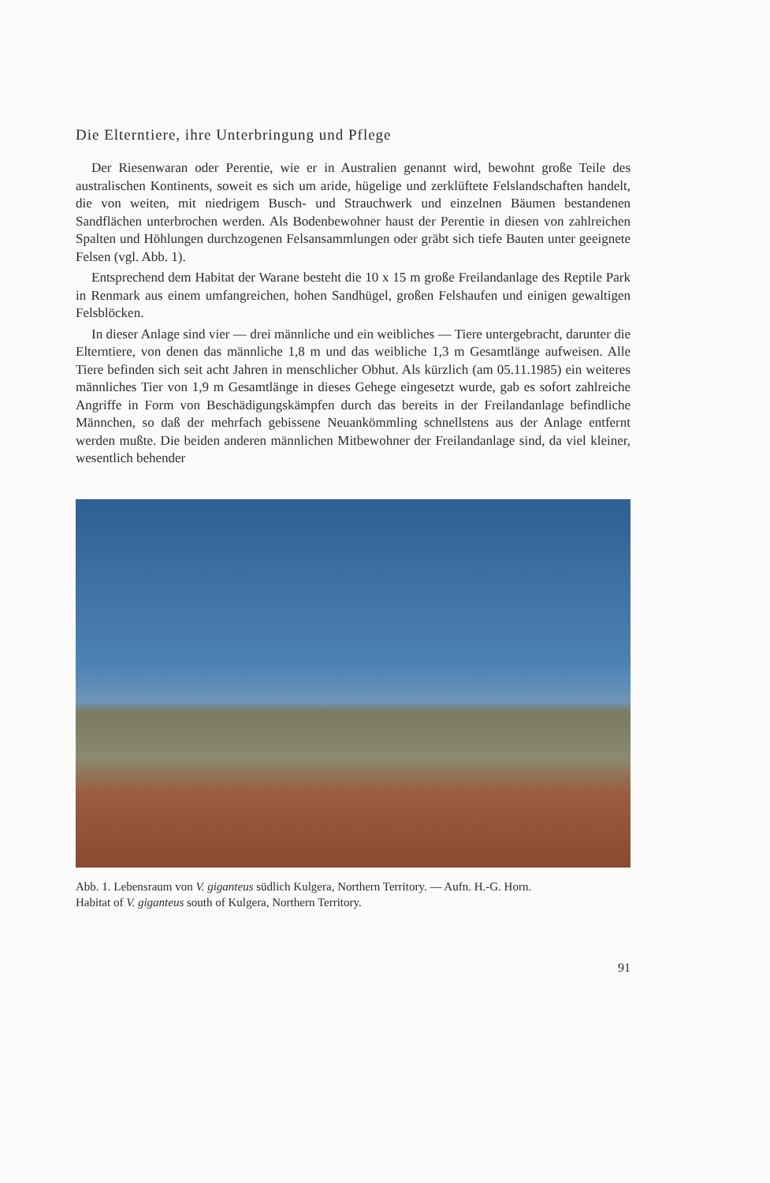Die Elterntiere, ihre Unterbringung und Pflege
Der Riesenwaran oder Perentie, wie er in Australien genannt wird, bewohnt große Teile des australischen Kontinents, soweit es sich um aride, hügelige und zerklüftete Felslandschaften handelt, die von weiten, mit niedrigem Busch- und Strauchwerk und einzelnen Bäumen bestandenen Sandflächen unterbrochen werden. Als Bodenbewohner haust der Perentie in diesen von zahlreichen Spalten und Höhlungen durchzogenen Felsansammlungen oder gräbt sich tiefe Bauten unter geeignete Felsen (vgl. Abb. 1).
Entsprechend dem Habitat der Warane besteht die 10 x 15 m große Freilandanlage des Reptile Park in Renmark aus einem umfangreichen, hohen Sandhügel, großen Felshaufen und einigen gewaltigen Felsblöcken.
In dieser Anlage sind vier — drei männliche und ein weibliches — Tiere untergebracht, darunter die Elterntiere, von denen das männliche 1,8 m und das weibliche 1,3 m Gesamtlänge aufweisen. Alle Tiere befinden sich seit acht Jahren in menschlicher Obhut. Als kürzlich (am 05.11.1985) ein weiteres männliches Tier von 1,9 m Gesamtlänge in dieses Gehege eingesetzt wurde, gab es sofort zahlreiche Angriffe in Form von Beschädigungskämpfen durch das bereits in der Freilandanlage befindliche Männchen, so daß der mehrfach gebissene Neuankömmling schnellstens aus der Anlage entfernt werden mußte. Die beiden anderen männlichen Mitbewohner der Freilandanlage sind, da viel kleiner, wesentlich behender
Abb. 1. Lebensraum von V. giganteus südlich Kulgera, Northern Territory. — Aufn. H.-G. Horn.
Habitat of V. giganteus south of Kulgera, Northern Territory.
91